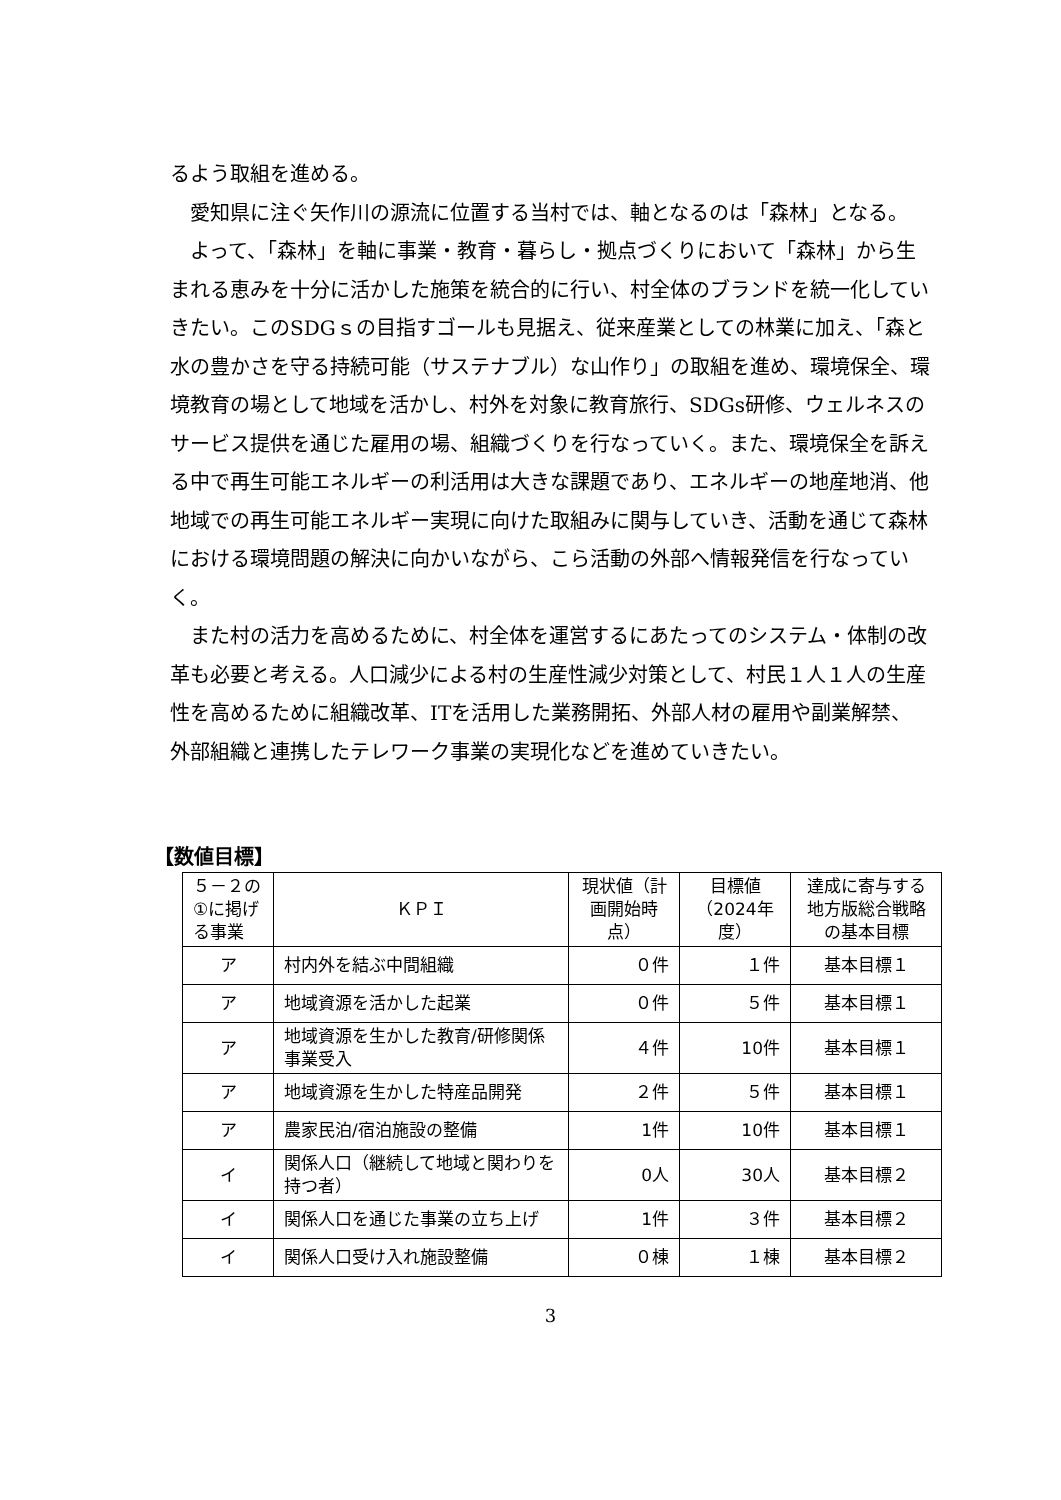るよう取組を進める。
愛知県に注ぐ矢作川の源流に位置する当村では、軸となるのは「森林」となる。
よって、「森林」を軸に事業・教育・暮らし・拠点づくりにおいて「森林」から生まれる恵みを十分に活かした施策を統合的に行い、村全体のブランドを統一化していきたい。このSDGｓの目指すゴールも見据え、従来産業としての林業に加え、「森と水の豊かさを守る持続可能（サステナブル）な山作り」の取組を進め、環境保全、環境教育の場として地域を活かし、村外を対象に教育旅行、SDGs研修、ウェルネスのサービス提供を通じた雇用の場、組織づくりを行なっていく。また、環境保全を訴える中で再生可能エネルギーの利活用は大きな課題であり、エネルギーの地産地消、他地域での再生可能エネルギー実現に向けた取組みに関与していき、活動を通じて森林における環境問題の解決に向かいながら、こら活動の外部へ情報発信を行なっていく。
また村の活力を高めるために、村全体を運営するにあたってのシステム・体制の改革も必要と考える。人口減少による村の生産性減少対策として、村民１人１人の生産性を高めるために組織改革、ITを活用した業務開拓、外部人材の雇用や副業解禁、外部組織と連携したテレワーク事業の実現化などを進めていきたい。
【数値目標】
| ５－２の①に掲げる事業 | ＫＰＩ | 現状値（計画開始時点） | 目標値（2024年度） | 達成に寄与する地方版総合戦略の基本目標 |
| ア | 村内外を結ぶ中間組織 | ０件 | １件 | 基本目標１ |
| ア | 地域資源を活かした起業 | ０件 | ５件 | 基本目標１ |
| ア | 地域資源を生かした教育/研修関係事業受入 | ４件 | 10件 | 基本目標１ |
| ア | 地域資源を生かした特産品開発 | ２件 | ５件 | 基本目標１ |
| ア | 農家民泊/宿泊施設の整備 | 1件 | 10件 | 基本目標１ |
| イ | 関係人口（継続して地域と関わりを持つ者） | 0人 | 30人 | 基本目標２ |
| イ | 関係人口を通じた事業の立ち上げ | 1件 | ３件 | 基本目標２ |
| イ | 関係人口受け入れ施設整備 | ０棟 | １棟 | 基本目標２ |
3